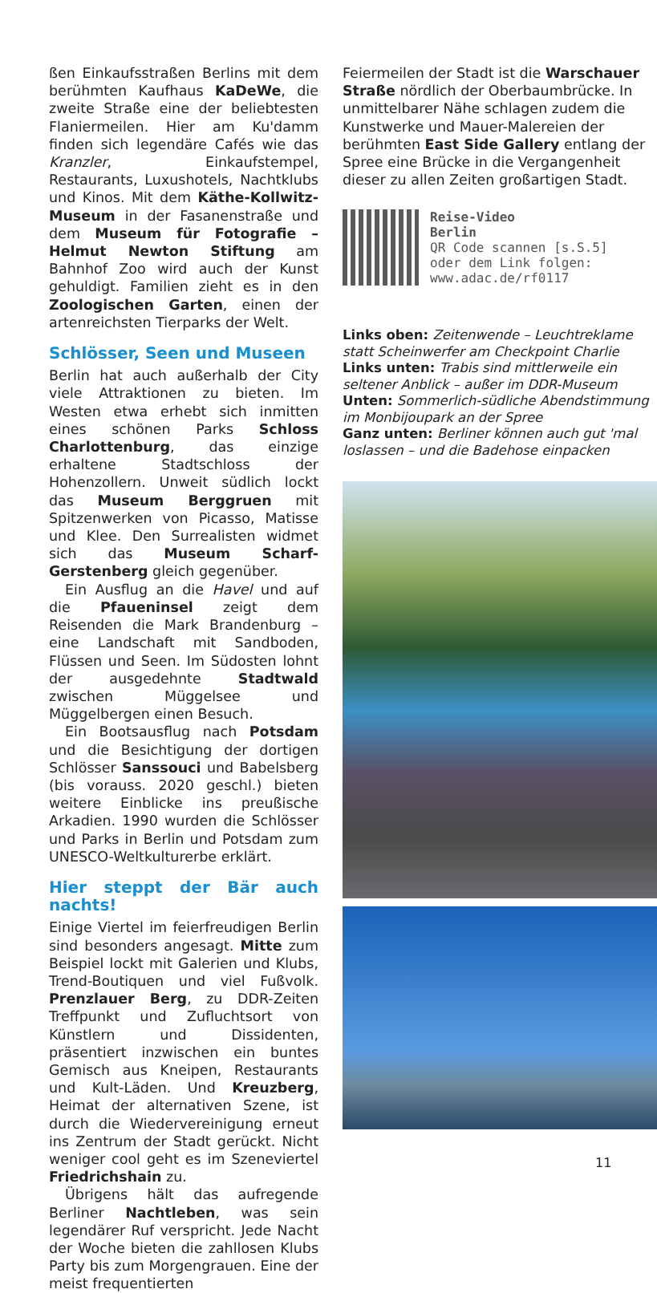ßen Einkaufsstraßen Berlins mit dem berühmten Kaufhaus KaDeWe, die zweite Straße eine der beliebtesten Flaniermeilen. Hier am Ku'damm finden sich legendäre Cafés wie das Kranzler, Einkaufstempel, Restaurants, Luxushotels, Nachtklubs und Kinos. Mit dem Käthe-Kollwitz-Museum in der Fasanenstraße und dem Museum für Fotografie – Helmut Newton Stiftung am Bahnhof Zoo wird auch der Kunst gehuldigt. Familien zieht es in den Zoologischen Garten, einen der artenreichsten Tierparks der Welt.
Schlösser, Seen und Museen
Berlin hat auch außerhalb der City viele Attraktionen zu bieten. Im Westen etwa erhebt sich inmitten eines schönen Parks Schloss Charlottenburg, das einzige erhaltene Stadtschloss der Hohenzollern. Unweit südlich lockt das Museum Berggruen mit Spitzenwerken von Picasso, Matisse und Klee. Den Surrealisten widmet sich das Museum Scharf-Gerstenberg gleich gegenüber.
Ein Ausflug an die Havel und auf die Pfaueninsel zeigt dem Reisenden die Mark Brandenburg – eine Landschaft mit Sandboden, Flüssen und Seen. Im Südosten lohnt der ausgedehnte Stadtwald zwischen Müggelsee und Müggelbergen einen Besuch.
Ein Bootsausflug nach Potsdam und die Besichtigung der dortigen Schlösser Sanssouci und Babelsberg (bis vorauss. 2020 geschl.) bieten weitere Einblicke ins preußische Arkadien. 1990 wurden die Schlösser und Parks in Berlin und Potsdam zum UNESCO-Weltkulturerbe erklärt.
Hier steppt der Bär auch nachts!
Einige Viertel im feierfreudigen Berlin sind besonders angesagt. Mitte zum Beispiel lockt mit Galerien und Klubs, Trend-Boutiquen und viel Fußvolk. Prenzlauer Berg, zu DDR-Zeiten Treffpunkt und Zufluchtsort von Künstlern und Dissidenten, präsentiert inzwischen ein buntes Gemisch aus Kneipen, Restaurants und Kult-Läden. Und Kreuzberg, Heimat der alternativen Szene, ist durch die Wiedervereinigung erneut ins Zentrum der Stadt gerückt. Nicht weniger cool geht es im Szeneviertel Friedrichshain zu.
Übrigens hält das aufregende Berliner Nachtleben, was sein legendärer Ruf verspricht. Jede Nacht der Woche bieten die zahllosen Klubs Party bis zum Morgengrauen. Eine der meist frequentierten
Feiermeilen der Stadt ist die Warschauer Straße nördlich der Oberbaumbrücke. In unmittelbarer Nähe schlagen zudem die Kunstwerke und Mauer-Malereien der berühmten East Side Gallery entlang der Spree eine Brücke in die Vergangenheit dieser zu allen Zeiten großartigen Stadt.
Reise-Video
Berlin
QR Code scannen [s.S.5]
oder dem Link folgen:
www.adac.de/rf0117
Links oben: Zeitenwende – Leuchtreklame statt Scheinwerfer am Checkpoint Charlie
Links unten: Trabis sind mittlerweile ein seltener Anblick – außer im DDR-Museum
Unten: Sommerlich-südliche Abendstimmung im Monbijoupark an der Spree
Ganz unten: Berliner können auch gut 'mal loslassen – und die Badehose einpacken
11